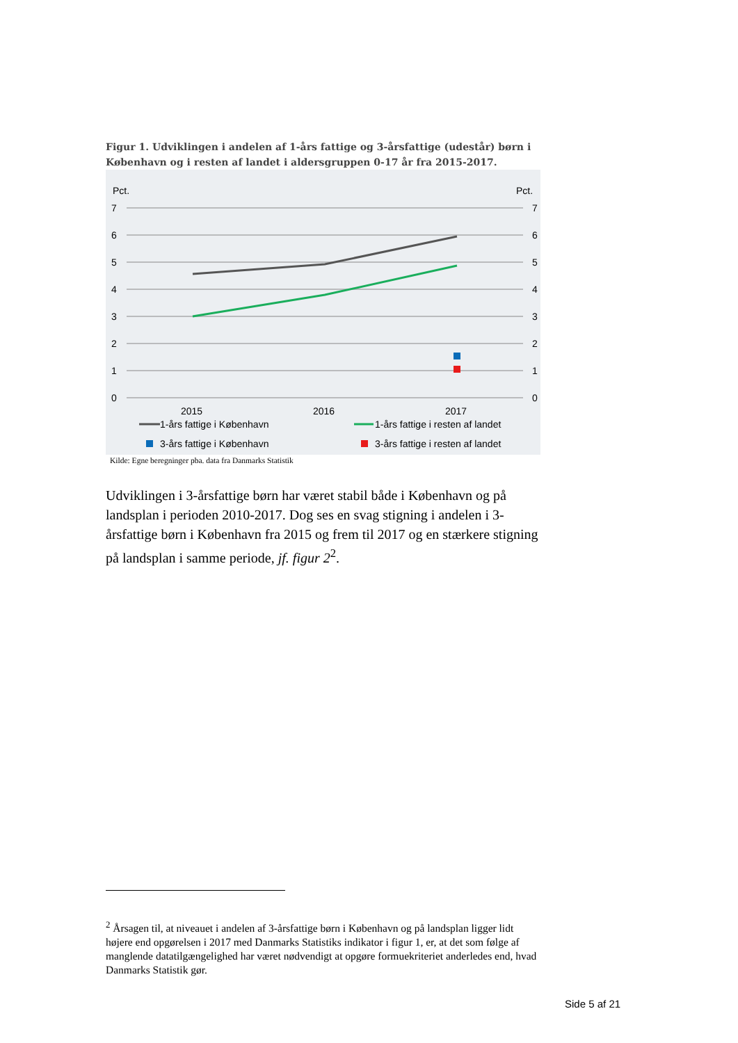Figur 1. Udviklingen i andelen af 1-års fattige og 3-årsfattige (udestår) børn i København og i resten af landet i aldersgruppen 0-17 år fra 2015-2017.
Pct.
Pct.
7
6
5
4
3
2
1
0
7
6
5
4
3
2
1
0
2015
2016
2017
1-års fattige i København
1-års fattige i resten af landet
3-års fattige i København
3-års fattige i resten af landet
Kilde: Egne beregninger pba. data fra Danmarks Statistik
Udviklingen i 3-årsfattige børn har været stabil både i København og på landsplan i perioden 2010-2017. Dog ses en svag stigning i andelen i 3-årsfattige børn i København fra 2015 og frem til 2017 og en stærkere stigning på landsplan i samme periode, jf. figur 2<sup>2</sup>.
<sup>2</sup> Årsagen til, at niveauet i andelen af 3-årsfattige børn i København og på landsplan ligger lidt højere end opgørelsen i 2017 med Danmarks Statistiks indikator i figur 1, er, at det som følge af manglende datatilgængelighed har været nødvendigt at opgøre formuekriteriet anderledes end, hvad Danmarks Statistik gør.
Side 5 af 21